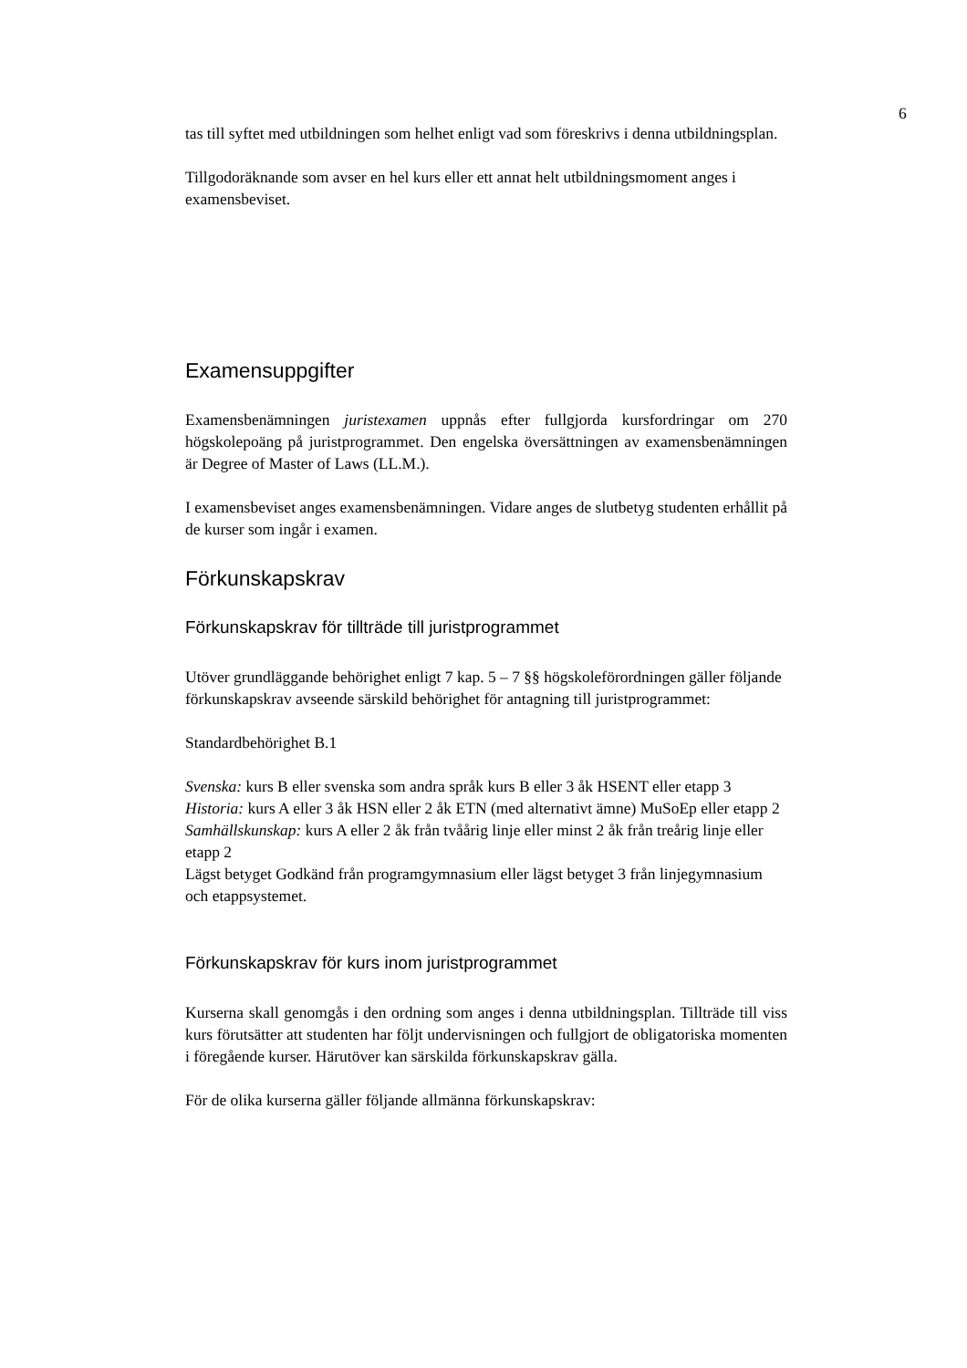6
tas till syftet med utbildningen som helhet enligt vad som föreskrivs i denna utbildningsplan.
Tillgodoräknande som avser en hel kurs eller ett annat helt utbildningsmoment anges i examensbeviset.
Examensuppgifter
Examensbenämningen juristexamen uppnås efter fullgjorda kursfordringar om 270 högskolepoäng på juristprogrammet. Den engelska översättningen av examensbenämningen är Degree of Master of Laws (LL.M.).
I examensbeviset anges examensbenämningen. Vidare anges de slutbetyg studenten erhållit på de kurser som ingår i examen.
Förkunskapskrav
Förkunskapskrav för tillträde till juristprogrammet
Utöver grundläggande behörighet enligt 7 kap. 5 – 7 §§ högskoleförordningen gäller följande förkunskapskrav avseende särskild behörighet för antagning till juristprogrammet:
Standardbehörighet B.1
Svenska: kurs B eller svenska som andra språk kurs B eller 3 åk HSENT eller etapp 3
Historia: kurs A eller 3 åk HSN eller 2 åk ETN (med alternativt ämne) MuSoEp eller etapp 2
Samhällskunskap: kurs A eller 2 åk från tvåårig linje eller minst 2 åk från treårig linje eller etapp 2
Lägst betyget Godkänd från programgymnasium eller lägst betyget 3 från linjegymnasium och etappsystemet.
Förkunskapskrav för kurs inom juristprogrammet
Kurserna skall genomgås i den ordning som anges i denna utbildningsplan. Tillträde till viss kurs förutsätter att studenten har följt undervisningen och fullgjort de obligatoriska momenten i föregående kurser. Härutöver kan särskilda förkunskapskrav gälla.
För de olika kurserna gäller följande allmänna förkunskapskrav: